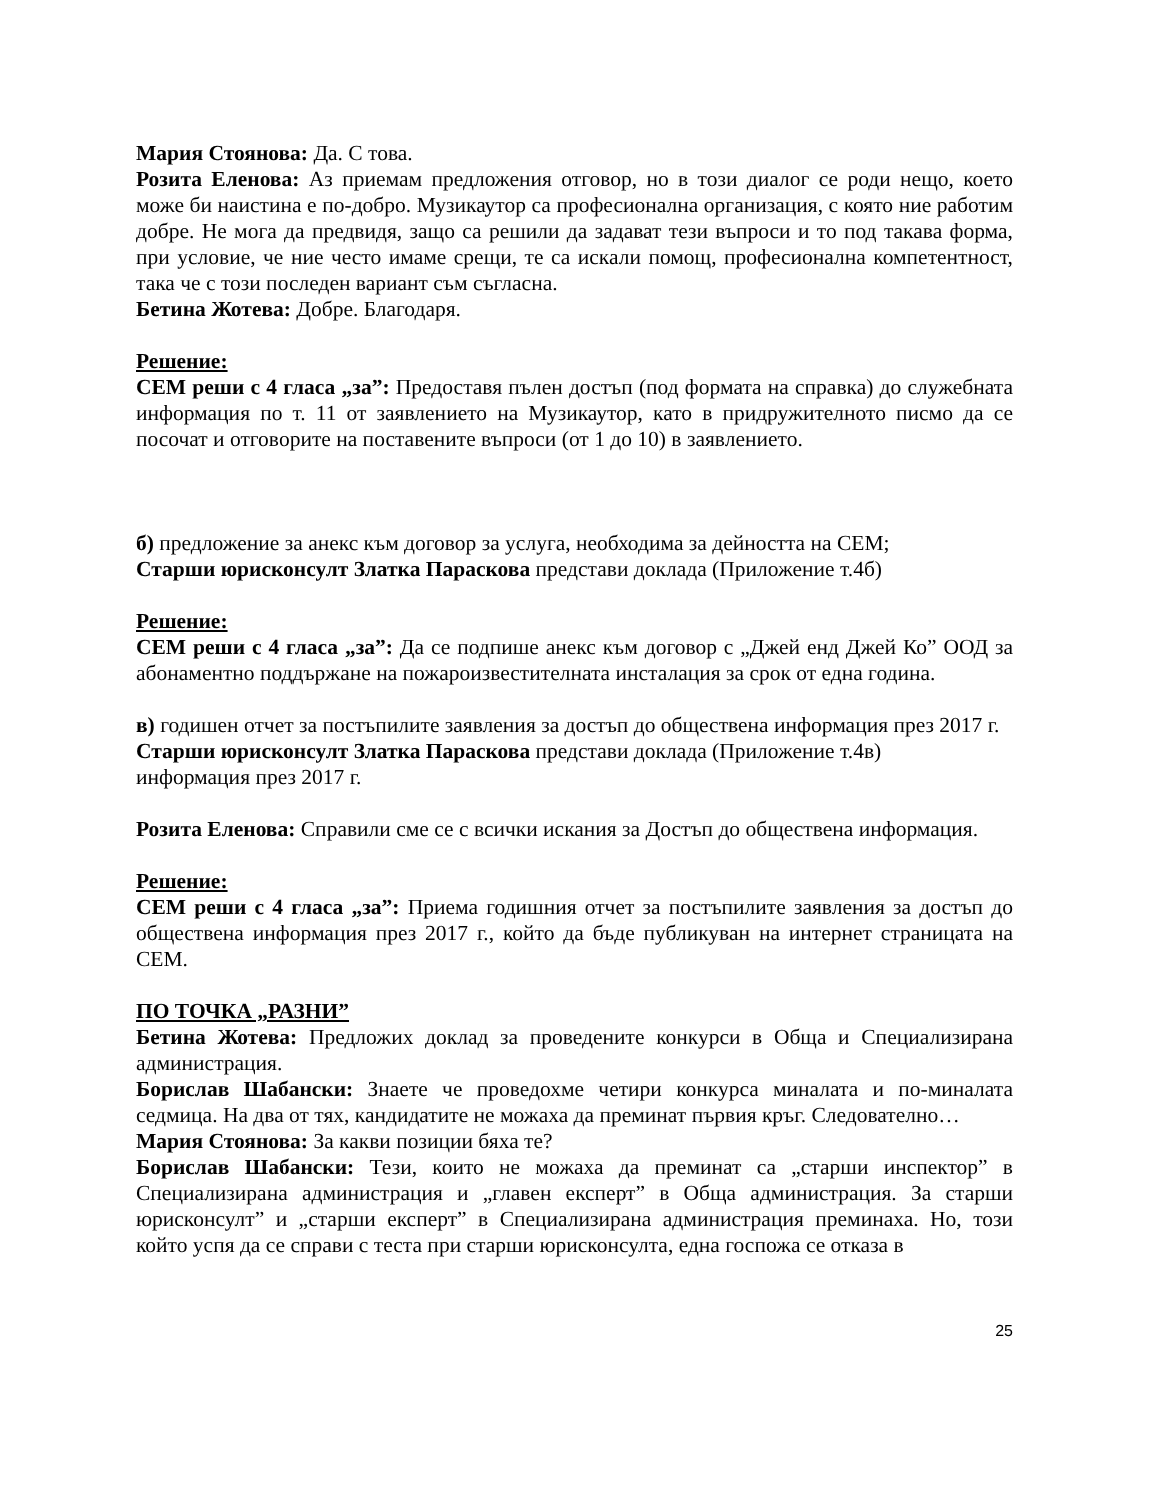Мария Стоянова: Да. С това.
Розита Еленова: Аз приемам предложения отговор, но в този диалог се роди нещо, което може би наистина е по-добро. Музикаутор са професионална организация, с която ние работим добре. Не мога да предвидя, защо са решили да задават тези въпроси и то под такава форма, при условие, че ние често имаме срещи, те са искали помощ, професионална компетентност, така че с този последен вариант съм съгласна.
Бетина Жотева: Добре. Благодаря.
Решение:
СЕМ реши с 4 гласа „за”: Предоставя пълен достъп (под формата на справка) до служебната информация по т. 11 от заявлението на Музикаутор, като в придружителното писмо да се посочат и отговорите на поставените въпроси (от 1 до 10) в заявлението.
б) предложение за анекс към договор за услуга, необходима за дейността на СЕМ;
Старши юрисконсулт Златка Параскова представи доклада (Приложение т.4б)
Решение:
СЕМ реши с 4 гласа „за”: Да се подпише анекс към договор с „Джей енд Джей Ко” ООД за абонаментно поддържане на пожароизвестителната инсталация за срок от една година.
в) годишен отчет за постъпилите заявления за достъп до обществена информация през 2017 г.
Старши юрисконсулт Златка Параскова представи доклада (Приложение т.4в)
информация през 2017 г.
Розита Еленова: Справили сме се с всички искания за Достъп до обществена информация.
Решение:
СЕМ реши с 4 гласа „за”: Приема годишния отчет за постъпилите заявления за достъп до обществена информация през 2017 г., който да бъде публикуван на интернет страницата на СЕМ.
ПО ТОЧКА „РАЗНИ”
Бетина Жотева: Предложих доклад за проведените конкурси в Обща и Специализирана администрация.
Борислав Шабански: Знаете че проведохме четири конкурса миналата и по-миналата седмица. На два от тях, кандидатите не можаха да преминат първия кръг. Следователно…
Мария Стоянова: За какви позиции бяха те?
Борислав Шабански: Тези, които не можаха да преминат са „старши инспектор” в Специализирана администрация и „главен експерт” в Обща администрация. За старши юрисконсулт” и „старши експерт” в Специализирана администрация преминаха. Но, този който успя да се справи с теста при старши юрисконсулта, една госпожа се отказа в
25